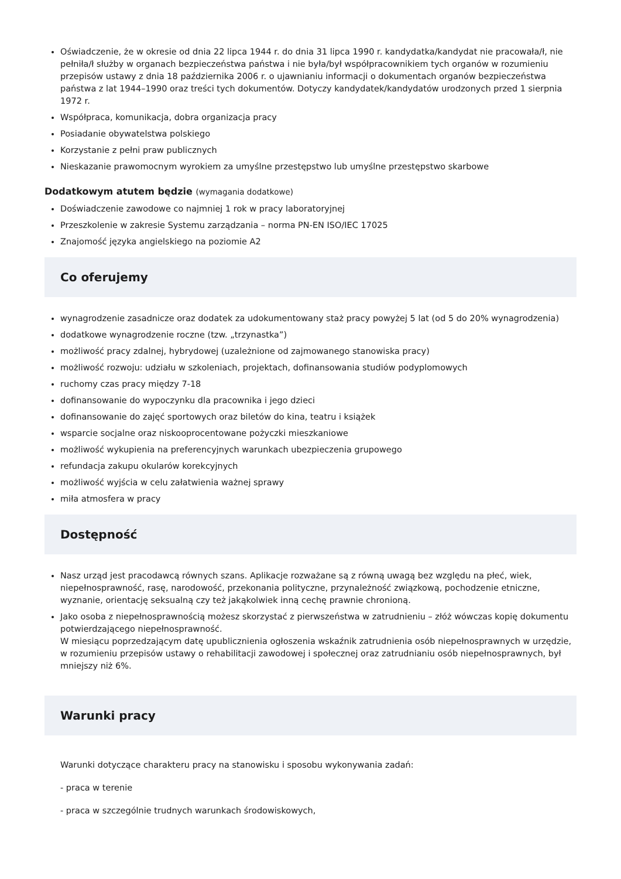Oświadczenie, że w okresie od dnia 22 lipca 1944 r. do dnia 31 lipca 1990 r. kandydatka/kandydat nie pracowała/ł, nie pełniła/ł służby w organach bezpieczeństwa państwa i nie była/był współpracownikiem tych organów w rozumieniu przepisów ustawy z dnia 18 października 2006 r. o ujawnianiu informacji o dokumentach organów bezpieczeństwa państwa z lat 1944–1990 oraz treści tych dokumentów. Dotyczy kandydatek/kandydatów urodzonych przed 1 sierpnia 1972 r.
Współpraca, komunikacja, dobra organizacja pracy
Posiadanie obywatelstwa polskiego
Korzystanie z pełni praw publicznych
Nieskazanie prawomocnym wyrokiem za umyślne przestępstwo lub umyślne przestępstwo skarbowe
Dodatkowym atutem będzie (wymagania dodatkowe)
Doświadczenie zawodowe co najmniej 1 rok w pracy laboratoryjnej
Przeszkolenie w zakresie Systemu zarządzania – norma PN-EN ISO/IEC 17025
Znajomość języka angielskiego na poziomie A2
Co oferujemy
wynagrodzenie zasadnicze oraz dodatek za udokumentowany staż pracy powyżej 5 lat (od 5 do 20% wynagrodzenia)
dodatkowe wynagrodzenie roczne (tzw. „trzynastka”)
możliwość pracy zdalnej, hybrydowej (uzależnione od zajmowanego stanowiska pracy)
możliwość rozwoju: udziału w szkoleniach, projektach, dofinansowania studiów podyplomowych
ruchomy czas pracy między 7-18
dofinansowanie do wypoczynku dla pracownika i jego dzieci
dofinansowanie do zajęć sportowych oraz biletów do kina, teatru i książek
wsparcie socjalne oraz niskooprocentowane pożyczki mieszkaniowe
możliwość wykupienia na preferencyjnych warunkach ubezpieczenia grupowego
refundacja zakupu okularów korekcyjnych
możliwość wyjścia w celu załatwienia ważnej sprawy
miła atmosfera w pracy
Dostępność
Nasz urząd jest pracodawcą równych szans. Aplikacje rozważane są z równą uwagą bez względu na płeć, wiek, niepełnosprawność, rasę, narodowość, przekonania polityczne, przynależność związkową, pochodzenie etniczne, wyznanie, orientację seksualną czy też jakąkolwiek inną cechę prawnie chronioną.
Jako osoba z niepełnosprawnością możesz skorzystać z pierwszeństwa w zatrudnieniu – złóż wówczas kopię dokumentu potwierdzającego niepełnosprawność.
W miesiącu poprzedzającym datę upublicznienia ogłoszenia wskaźnik zatrudnienia osób niepełnosprawnych w urzędzie, w rozumieniu przepisów ustawy o rehabilitacji zawodowej i społecznej oraz zatrudnianiu osób niepełnosprawnych, był mniejszy niż 6%.
Warunki pracy
Warunki dotyczące charakteru pracy na stanowisku i sposobu wykonywania zadań:
- praca w terenie
- praca w szczególnie trudnych warunkach środowiskowych,